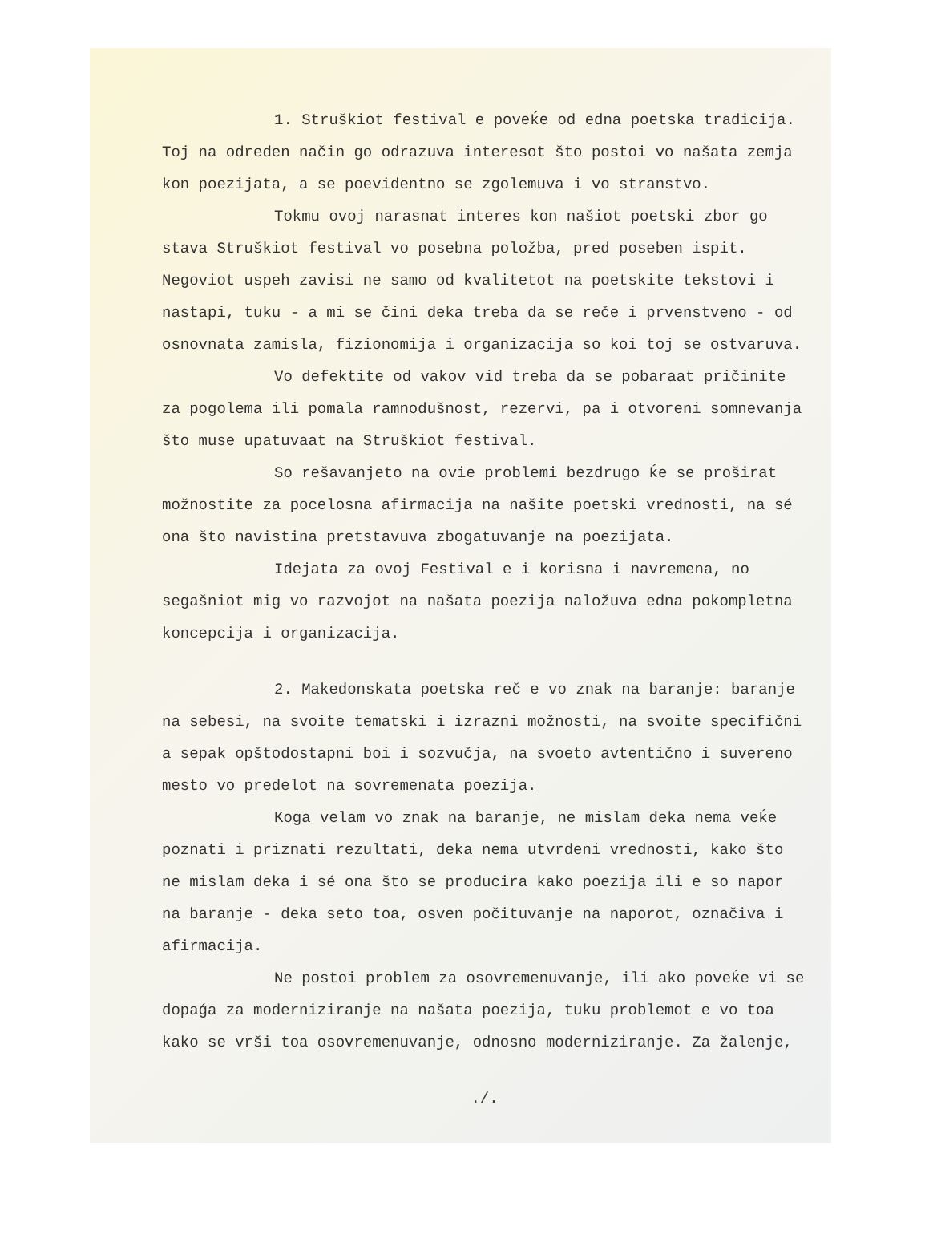1. Struškiot festival e poveḱe od edna poetska tradicija. Toj na odreden način go odrazuva interesot što postoi vo našata zemja kon poezijata, a se poevidentno se zgolemuva i vo stranstvo.
Tokmu ovoj narasnat interes kon našiot poetski zbor go stava Struškiot festival vo posebna položba, pred poseben ispit. Negoviot uspeh zavisi ne samo od kvalitetot na poetskite tekstovi i nastapi, tuku - a mi se čini deka treba da se reče i prvenstveno - od osnovnata zamisla, fizionomija i organizacija so koi toj se ostvaruva.
Vo defektite od vakov vid treba da se pobaraat pričinite za pogolema ili pomala ramnodušnost, rezervi, pa i otvoreni somnevanja što muse upatuvaat na Struškiot festival.
So rešavanjeto na ovie problemi bezdrugo ḱe se proširat možnostite za pocelosna afirmacija na našite poetski vrednosti, na sé ona što navistina pretstavuva zbogatuvanje na poezijata.
Idejata za ovoj Festival e i korisna i navremena, no segašniot mig vo razvojot na našata poezija naložuva edna pokompletna koncepcija i organizacija.
2. Makedonskata poetska reč e vo znak na baranje: baranje na sebesi, na svoite tematski i izrazni možnosti, na svoite specifični a sepak opštodostapni boi i sozvučja, na svoeto avtentično i suvereno mesto vo predelot na sovremenata poezija.
Koga velam vo znak na baranje, ne mislam deka nema veḱe poznati i priznati rezultati, deka nema utvrdeni vrednosti, kako što ne mislam deka i sé ona što se producira kako poezija ili e so napor na baranje - deka seto toa, osven počituvanje na naporot, označiva i afirmacija.
Ne postoi problem za osovremenuvanje, ili ako poveḱe vi se dopaǵa za moderniziranje na našata poezija, tuku problemot e vo toa kako se vrši toa osovremenuvanje, odnosno moderniziranje. Za žalenje,
./.